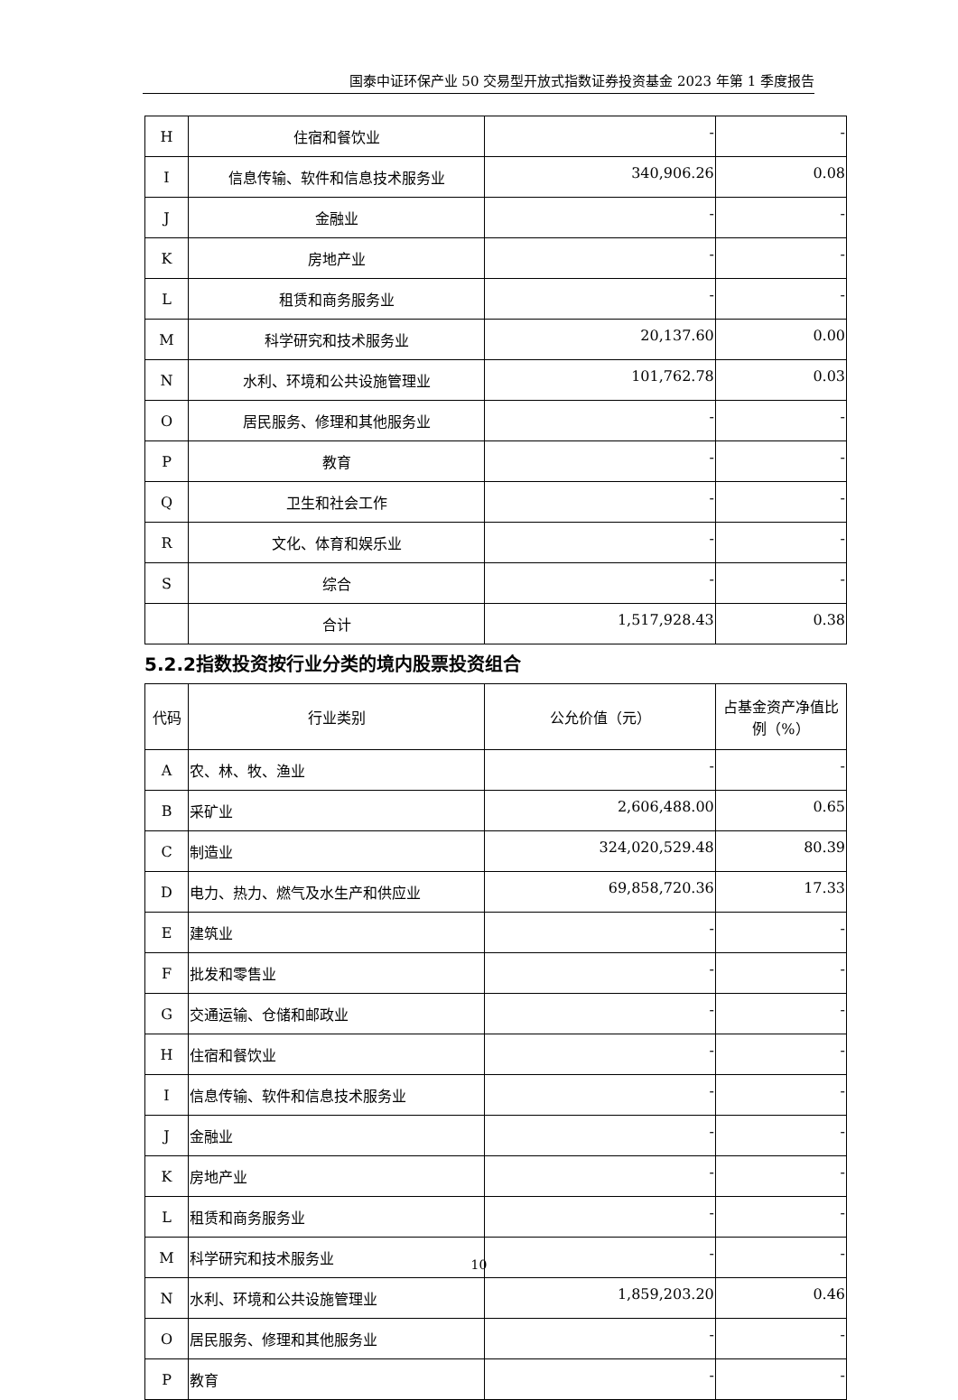国泰中证环保产业 50 交易型开放式指数证券投资基金 2023 年第 1 季度报告
| H | 住宿和餐饮业 | - | - |
| I | 信息传输、软件和信息技术服务业 | 340,906.26 | 0.08 |
| J | 金融业 | - | - |
| K | 房地产业 | - | - |
| L | 租赁和商务服务业 | - | - |
| M | 科学研究和技术服务业 | 20,137.60 | 0.00 |
| N | 水利、环境和公共设施管理业 | 101,762.78 | 0.03 |
| O | 居民服务、修理和其他服务业 | - | - |
| P | 教育 | - | - |
| Q | 卫生和社会工作 | - | - |
| R | 文化、体育和娱乐业 | - | - |
| S | 综合 | - | - |
| | 合计 | 1,517,928.43 | 0.38 |
5.2.2指数投资按行业分类的境内股票投资组合
| 代码 | 行业类别 | 公允价值（元） | 占基金资产净值比例（%） |
| --- | --- | --- | --- |
| A | 农、林、牧、渔业 | - | - |
| B | 采矿业 | 2,606,488.00 | 0.65 |
| C | 制造业 | 324,020,529.48 | 80.39 |
| D | 电力、热力、燃气及水生产和供应业 | 69,858,720.36 | 17.33 |
| E | 建筑业 | - | - |
| F | 批发和零售业 | - | - |
| G | 交通运输、仓储和邮政业 | - | - |
| H | 住宿和餐饮业 | - | - |
| I | 信息传输、软件和信息技术服务业 | - | - |
| J | 金融业 | - | - |
| K | 房地产业 | - | - |
| L | 租赁和商务服务业 | - | - |
| M | 科学研究和技术服务业 | - | - |
| N | 水利、环境和公共设施管理业 | 1,859,203.20 | 0.46 |
| O | 居民服务、修理和其他服务业 | - | - |
| P | 教育 | - | - |
10